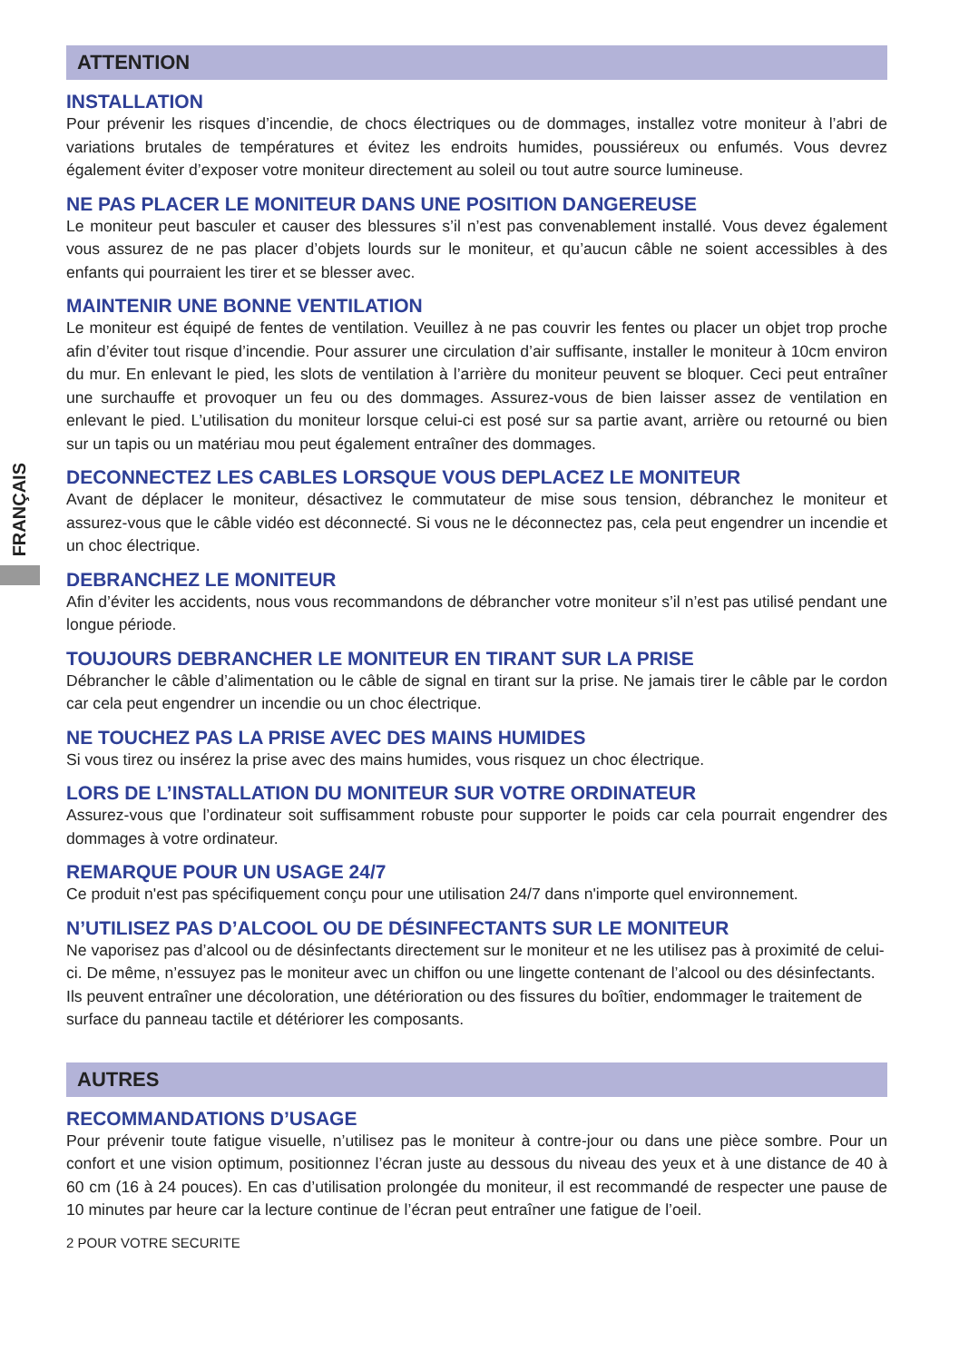FRANÇAIS
ATTENTION
INSTALLATION
Pour prévenir les risques d’incendie, de chocs électriques ou de dommages, installez votre moniteur à l’abri de variations brutales de températures et évitez les endroits humides, poussiéreux ou enfumés. Vous devrez également éviter d’exposer votre moniteur directement au soleil ou tout autre source lumineuse.
NE PAS PLACER LE MONITEUR DANS UNE POSITION DANGEREUSE
Le moniteur peut basculer et causer des blessures s’il n’est pas convenablement installé. Vous devez également vous assurez de ne pas placer d’objets lourds sur le moniteur, et qu’aucun câble ne soient accessibles à des enfants qui pourraient les tirer et se blesser avec.
MAINTENIR UNE BONNE VENTILATION
Le moniteur est équipé de fentes de ventilation. Veuillez à ne pas couvrir les fentes ou placer un objet trop proche afin d’éviter tout risque d’incendie. Pour assurer une circulation d’air suffisante, installer le moniteur à 10cm environ du mur. En enlevant le pied, les slots de ventilation à l’arrière du moniteur peuvent se bloquer. Ceci peut entraîner une surchauffe et provoquer un feu ou des dommages. Assurez-vous de bien laisser assez de ventilation en enlevant le pied. L’utilisation du moniteur lorsque celui-ci est posé sur sa partie avant, arrière ou retourné ou bien sur un tapis ou un matériau mou peut également entraîner des dommages.
DECONNECTEZ LES CABLES LORSQUE VOUS DEPLACEZ LE MONITEUR
Avant de déplacer le moniteur, désactivez le commutateur de mise sous tension, débranchez le moniteur et assurez-vous que le câble vidéo est déconnecté. Si vous ne le déconnectez pas, cela peut engendrer un incendie et un choc électrique.
DEBRANCHEZ LE MONITEUR
Afin d’éviter les accidents, nous vous recommandons de débrancher votre moniteur s’il n’est pas utilisé pendant une longue période.
TOUJOURS DEBRANCHER LE MONITEUR EN TIRANT SUR LA PRISE
Débrancher le câble d’alimentation ou le câble de signal en tirant sur la prise. Ne jamais tirer le câble par le cordon car cela peut engendrer un incendie ou un choc électrique.
NE TOUCHEZ PAS LA PRISE AVEC DES MAINS HUMIDES
Si vous tirez ou insérez la prise avec des mains humides, vous risquez un choc électrique.
LORS DE L’INSTALLATION DU MONITEUR SUR VOTRE ORDINATEUR
Assurez-vous que l’ordinateur soit suffisamment robuste pour supporter le poids car cela pourrait engendrer des dommages à votre ordinateur.
REMARQUE POUR UN USAGE 24/7
Ce produit n'est pas spécifiquement conçu pour une utilisation 24/7 dans n'importe quel environnement.
N’UTILISEZ PAS D’ALCOOL OU DE DÉSINFECTANTS SUR LE MONITEUR
Ne vaporisez pas d’alcool ou de désinfectants directement sur le moniteur et ne les utilisez pas à proximité de celui-ci. De même, n’essuyez pas le moniteur avec un chiffon ou une lingette contenant de l’alcool ou des désinfectants. Ils peuvent entraîner une décoloration, une détérioration ou des fissures du boîtier, endommager le traitement de surface du panneau tactile et détériorer les composants.
AUTRES
RECOMMANDATIONS D’USAGE
Pour prévenir toute fatigue visuelle, n’utilisez pas le moniteur à contre-jour ou dans une pièce sombre. Pour un confort et une vision optimum, positionnez l’écran juste au dessous du niveau des yeux et à une distance de 40 à 60 cm (16 à 24 pouces). En cas d’utilisation prolongée du moniteur, il est recommandé de respecter une pause de 10 minutes par heure car la lecture continue de l’écran peut entraîner une fatigue de l’oeil.
2 POUR VOTRE SECURITE